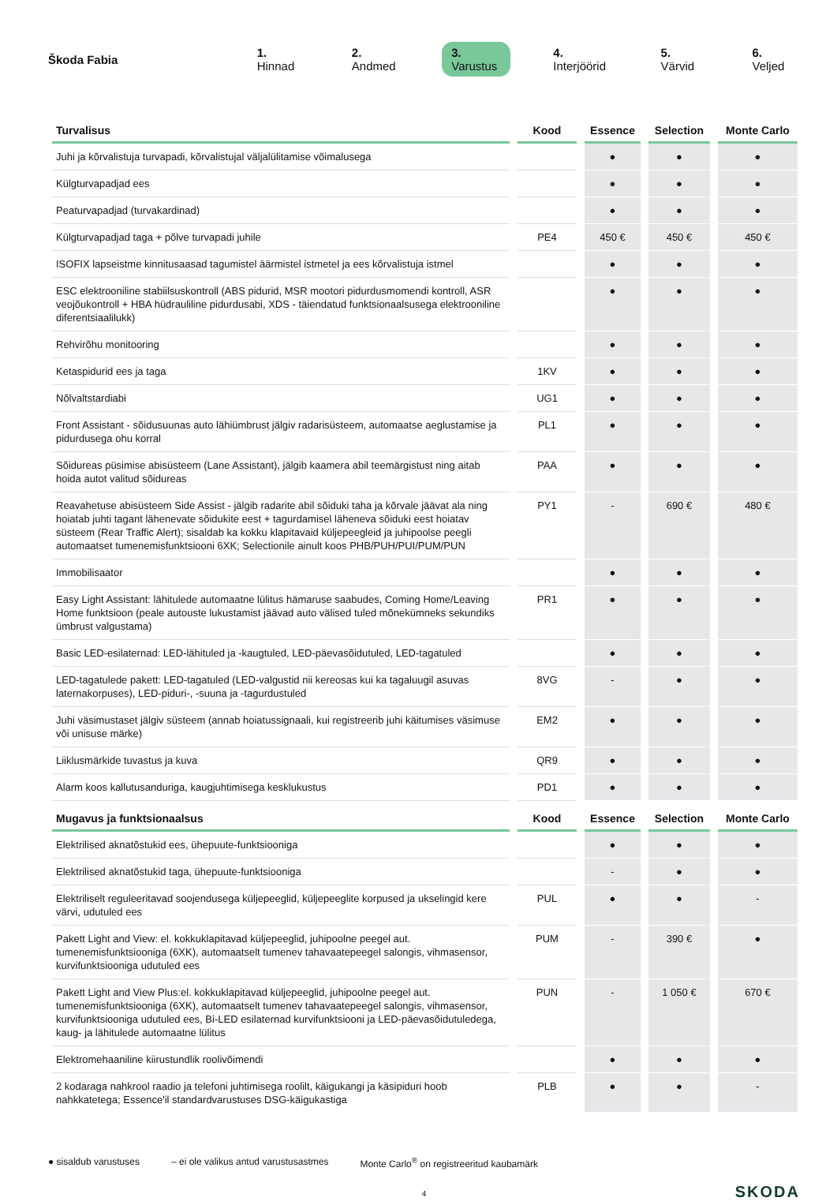Škoda Fabia
1. Hinnad 2. Andmed 3. Varustus 4. Interjöörid 5. Värvid 6. Veljed
| Turvalisus | Kood | Essence | Selection | Monte Carlo |
| --- | --- | --- | --- | --- |
| Juhi ja kõrvalistuja turvapadi, kõrvalistujal väljalülitamise võimalusega | | ● | ● | ● |
| Külgturvapadjad ees | | ● | ● | ● |
| Peaturvapadjad (turvakardinad) | | ● | ● | ● |
| Külgturvapadjad taga + põlve turvapadi juhile | PE4 | 450 € | 450 € | 450 € |
| ISOFIX lapseistme kinnitusaasad tagumistel äärmistel istmetel ja ees kõrvalistuja istmel | | ● | ● | ● |
| ESC elektrooniline stabiilsuskontroll (ABS pidurid, MSR mootori pidurdusmomendi kontroll, ASR veojõukontroll + HBA hüdrauliline pidurdusabi, XDS - täiendatud funktsionaalsusega elektrooniline diferentsiaalilukk) | | ● | ● | ● |
| Rehvirõhu monitooring | | ● | ● | ● |
| Ketaspidurid ees ja taga | 1KV | ● | ● | ● |
| Nõlvaltstardiabi | UG1 | ● | ● | ● |
| Front Assistant - sõidusuunas auto lähiümbrust jälgiv radarisüsteem, automaatse aeglustamise ja pidurdusega ohu korral | PL1 | ● | ● | ● |
| Sõidureas püsimise abisüsteem (Lane Assistant), jälgib kaamera abil teemärgistust ning aitab hoida autot valitud sõidureas | PAA | ● | ● | ● |
| Reavahetuse abisüsteem Side Assist - jälgib radarite abil sõiduki taha ja kõrvale jäävat ala ning hoiatab juhti tagant lähenevate sõidukite eest + tagurdamisel läheneva sõiduki eest hoiatav süsteem (Rear Traffic Alert); sisaldab ka kokku klapitavaid küljepeegleid ja juhipoolse peegli automaatset tumenemisfunktsiooni 6XK; Selectionile ainult koos PHB/PUH/PUI/PUM/PUN | PY1 | - | 690 € | 480 € |
| Immobilisaator | | ● | ● | ● |
| Easy Light Assistant: lähitulede automaatne lülitus hämaruse saabudes, Coming Home/Leaving Home funktsioon (peale autouste lukustamist jäävad auto välised tuled mõnekümneks sekundiks ümbrust valgustama) | PR1 | ● | ● | ● |
| Basic LED-esilaternad: LED-lähituled ja -kaugtuled, LED-päevasõidutuled, LED-tagatuled | | ● | ● | ● |
| LED-tagatulede pakett: LED-tagatuled (LED-valgustid nii kereosas kui ka tagaluugil asuvas laternakorpuses), LED-piduri-, -suuna ja -tagurdustuled | 8VG | - | ● | ● |
| Juhi väsimustaset jälgiv süsteem (annab hoiatussignaali, kui registreerib juhi käitumises väsimuse või unisuse märke) | EM2 | ● | ● | ● |
| Liiklusmärkide tuvastus ja kuva | QR9 | ● | ● | ● |
| Alarm koos kallutusanduriga, kaugjuhtimisega kesklukustus | PD1 | ● | ● | ● |
| Mugavus ja funktsionaalsus | Kood | Essence | Selection | Monte Carlo |
| Elektrilised aknatõstukid ees, ühepuute-funktsiooniga | | ● | ● | ● |
| Elektrilised aknatõstukid taga, ühepuute-funktsiooniga | | - | ● | ● |
| Elektriliselt reguleeritavad soojendusega küljepeeglid, küljepeeglite korpused ja ukselingid kere värvi, udutuled ees | PUL | ● | ● | - |
| Pakett Light and View: el. kokkuklapitavad küljepeeglid, juhipoolne peegel aut. tumenemisfunktsiooniga (6XK), automaatselt tumenev tahavaatepeegel salongis, vihmasensor, kurvifunktsiooniga udutuled ees | PUM | - | 390 € | ● |
| Pakett Light and View Plus:el. kokkuklapitavad küljepeeglid, juhipoolne peegel aut. tumenemisfunktsiooniga (6XK), automaatselt tumenev tahavaatepeegel salongis, vihmasensor, kurvifunktsiooniga udutuled ees, Bi-LED esilaternad kurvifunktsiooni ja LED-päevasõidutuledega, kaug- ja lähitulede automaatne lülitus | PUN | - | 1 050 € | 670 € |
| Elektromehaaniline kiirustundlik roolivõimendi | | ● | ● | ● |
| 2 kodaraga nahkrool raadio ja telefoni juhtimisega roolilt, käigukangi ja käsipiduri hoob nahkkatetega; Essence'il standardvarustuses DSG-käigukastiga | PLB | ● | ● | - |
● sisaldub varustuses – ei ole valikus antud varustusastmes Monte Carlo<sup>®</sup> on registreeritud kaubamärk
4 SKODA